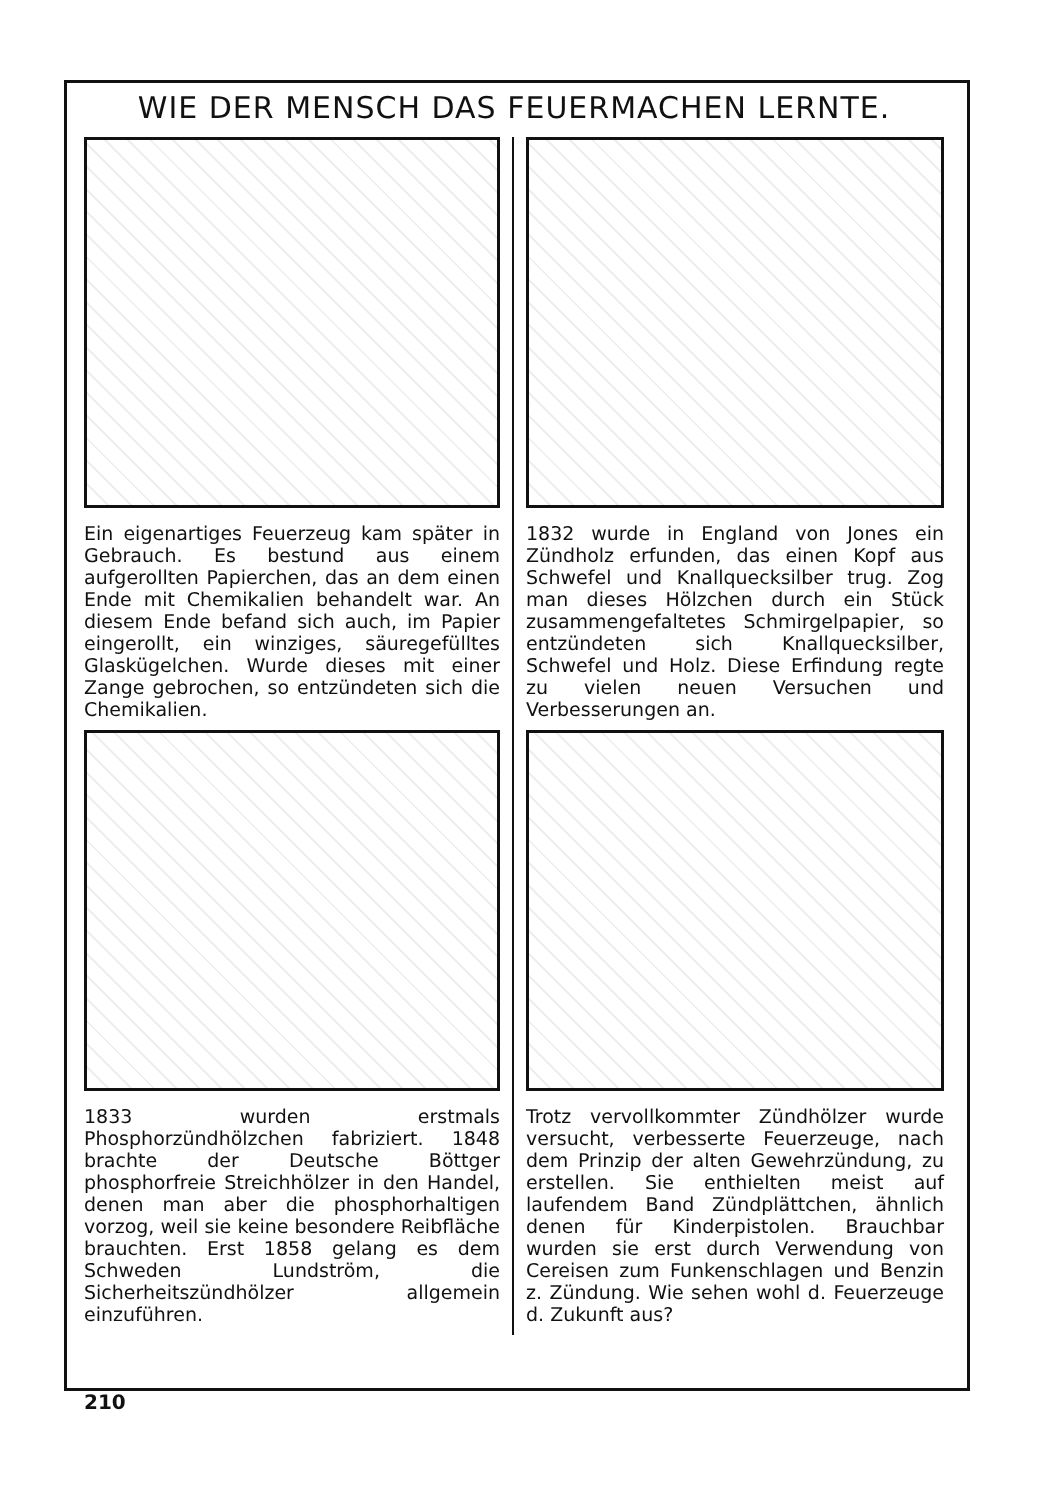WIE DER MENSCH DAS FEUERMACHEN LERNTE.
Ein eigenartiges Feuerzeug kam später in Gebrauch. Es bestund aus einem aufgerollten Papierchen, das an dem einen Ende mit Chemikalien behandelt war. An diesem Ende befand sich auch, im Papier eingerollt, ein winziges, säuregefülltes Glaskügelchen. Wurde dieses mit einer Zange gebrochen, so entzündeten sich die Chemikalien.
1832 wurde in England von Jones ein Zündholz erfunden, das einen Kopf aus Schwefel und Knallquecksilber trug. Zog man dieses Hölzchen durch ein Stück zusammengefaltetes Schmirgelpapier, so entzündeten sich Knallquecksilber, Schwefel und Holz. Diese Erfindung regte zu vielen neuen Versuchen und Verbesserungen an.
1833 wurden erstmals Phosphorzündhölzchen fabriziert. 1848 brachte der Deutsche Böttger phosphorfreie Streichhölzer in den Handel, denen man aber die phosphorhaltigen vorzog, weil sie keine besondere Reibfläche brauchten. Erst 1858 gelang es dem Schweden Lundström, die Sicherheitszündhölzer allgemein einzuführen.
Trotz vervollkommter Zündhölzer wurde versucht, verbesserte Feuerzeuge, nach dem Prinzip der alten Gewehrzündung, zu erstellen. Sie enthielten meist auf laufendem Band Zündplättchen, ähnlich denen für Kinderpistolen. Brauchbar wurden sie erst durch Verwendung von Cereisen zum Funkenschlagen und Benzin z. Zündung. Wie sehen wohl d. Feuerzeuge d. Zukunft aus?
210